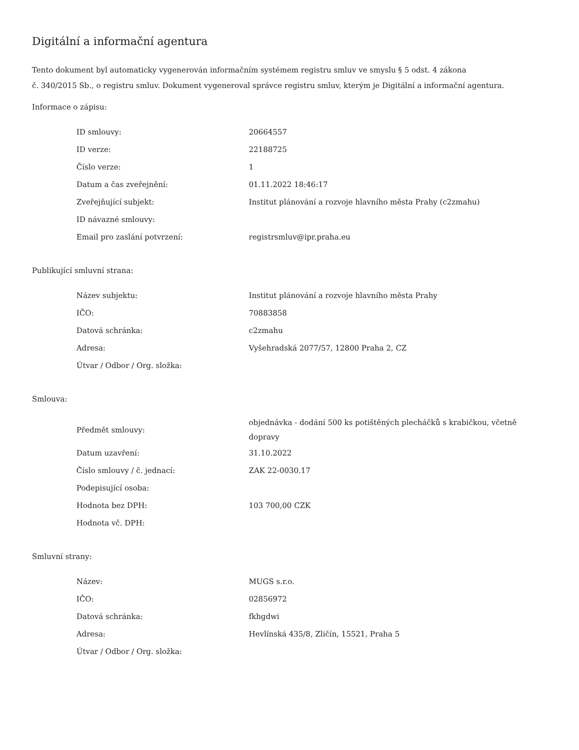Digitální a informační agentura
Tento dokument byl automaticky vygenerován informačním systémem registru smluv ve smyslu § 5 odst. 4 zákona
č. 340/2015 Sb., o registru smluv. Dokument vygeneroval správce registru smluv, kterým je Digitální a informační agentura.
Informace o zápisu:
| ID smlouvy: | 20664557 |
| ID verze: | 22188725 |
| Číslo verze: | 1 |
| Datum a čas zveřejnění: | 01.11.2022 18:46:17 |
| Zveřejňující subjekt: | Institut plánování a rozvoje hlavního města Prahy (c2zmahu) |
| ID návazné smlouvy: | |
| Email pro zaslání potvrzení: | registrsmluv@ipr.praha.eu |
Publikující smluvní strana:
| Název subjektu: | Institut plánování a rozvoje hlavního města Prahy |
| IČO: | 70883858 |
| Datová schránka: | c2zmahu |
| Adresa: | Vyšehradská 2077/57, 12800 Praha 2, CZ |
| Útvar / Odbor / Org. složka: | |
Smlouva:
| Předmět smlouvy: | objednávka - dodání 500 ks potištěných plecháčků s krabičkou, včetně dopravy |
| Datum uzavření: | 31.10.2022 |
| Číslo smlouvy / č. jednací: | ZAK 22-0030.17 |
| Podepisující osoba: | |
| Hodnota bez DPH: | 103 700,00 CZK |
| Hodnota vč. DPH: | |
Smluvní strany:
| Název: | MUGS s.r.o. |
| IČO: | 02856972 |
| Datová schránka: | fkhgdwi |
| Adresa: | Hevlínská 435/8, Zličín, 15521, Praha 5 |
| Útvar / Odbor / Org. složka: | |